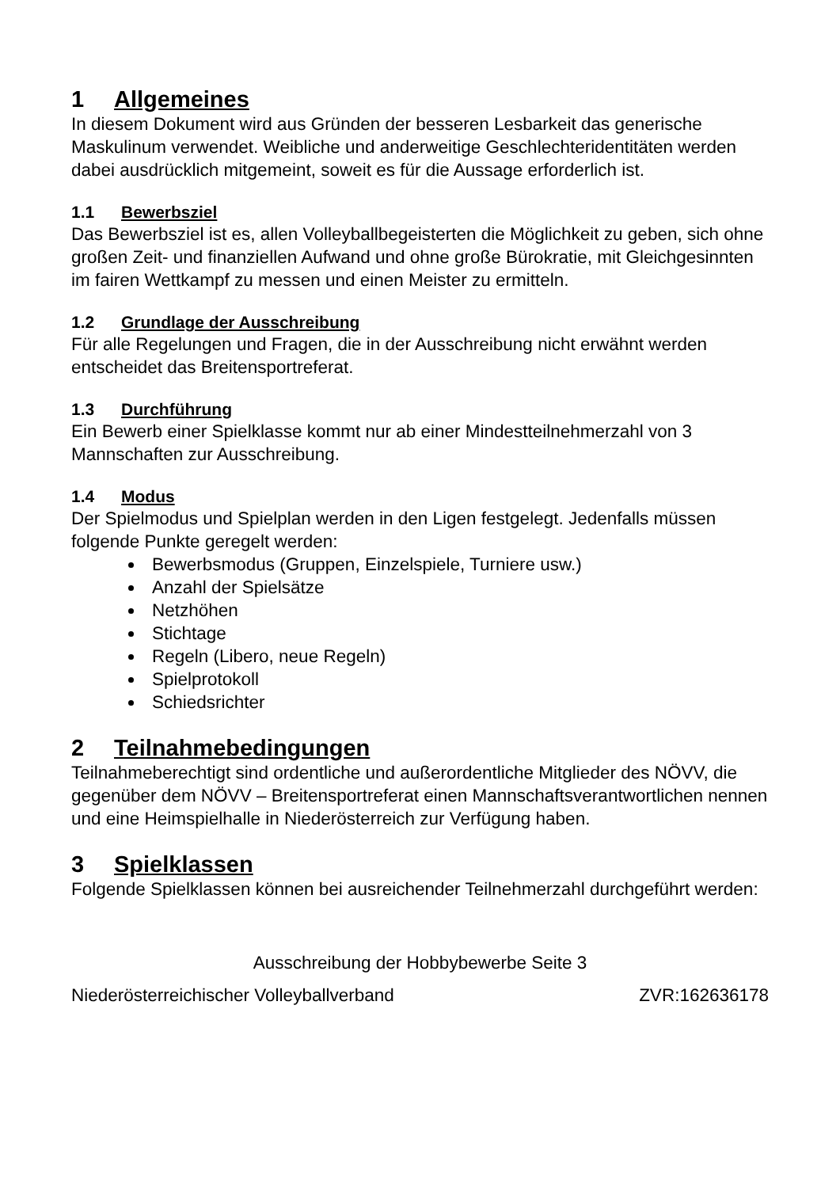1 Allgemeines
In diesem Dokument wird aus Gründen der besseren Lesbarkeit das generische Maskulinum verwendet. Weibliche und anderweitige Geschlechteridentitäten werden dabei ausdrücklich mitgemeint, soweit es für die Aussage erforderlich ist.
1.1 Bewerbsziel
Das Bewerbsziel ist es, allen Volleyballbegeisterten die Möglichkeit zu geben, sich ohne großen Zeit- und finanziellen Aufwand und ohne große Bürokratie, mit Gleichgesinnten im fairen Wettkampf zu messen und einen Meister zu ermitteln.
1.2 Grundlage der Ausschreibung
Für alle Regelungen und Fragen, die in der Ausschreibung nicht erwähnt werden entscheidet das Breitensportreferat.
1.3 Durchführung
Ein Bewerb einer Spielklasse kommt nur ab einer Mindestteilnehmerzahl von 3 Mannschaften zur Ausschreibung.
1.4 Modus
Der Spielmodus und Spielplan werden in den Ligen festgelegt. Jedenfalls müssen folgende Punkte geregelt werden:
Bewerbsmodus (Gruppen, Einzelspiele, Turniere usw.)
Anzahl der Spielsätze
Netzhöhen
Stichtage
Regeln (Libero, neue Regeln)
Spielprotokoll
Schiedsrichter
2 Teilnahmebedingungen
Teilnahmeberechtigt sind ordentliche und außerordentliche Mitglieder des NÖVV, die gegenüber dem NÖVV – Breitensportreferat einen Mannschaftsverantwortlichen nennen und eine Heimspielhalle in Niederösterreich zur Verfügung haben.
3 Spielklassen
Folgende Spielklassen können bei ausreichender Teilnehmerzahl durchgeführt werden:
Ausschreibung der Hobbybewerbe Seite 3
Niederösterreichischer Volleyballverband ZVR:162636178